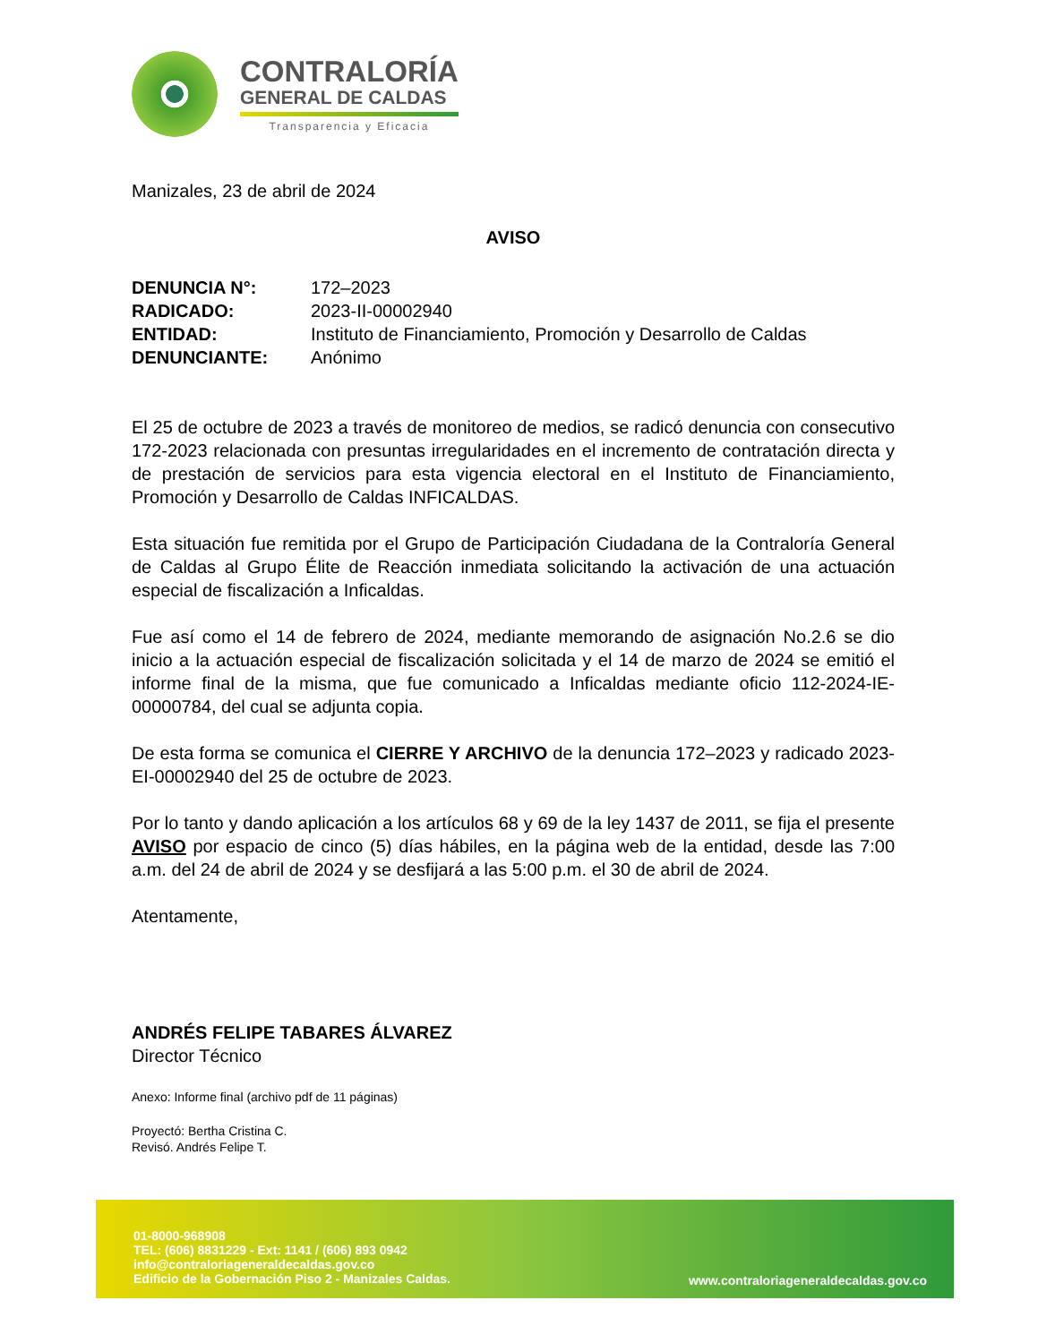CONTRALORÍA
GENERAL DE CALDAS
Transparencia y Eficacia
Manizales, 23 de abril de 2024
AVISO
| DENUNCIA N°: | 172–2023 |
| RADICADO: | 2023-II-00002940 |
| ENTIDAD: | Instituto de Financiamiento, Promoción y Desarrollo de Caldas |
| DENUNCIANTE: | Anónimo |
El 25 de octubre de 2023 a través de monitoreo de medios, se radicó denuncia con consecutivo 172-2023 relacionada con presuntas irregularidades en el incremento de contratación directa y de prestación de servicios para esta vigencia electoral en el Instituto de Financiamiento, Promoción y Desarrollo de Caldas INFICALDAS.
Esta situación fue remitida por el Grupo de Participación Ciudadana de la Contraloría General de Caldas al Grupo Élite de Reacción inmediata solicitando la activación de una actuación especial de fiscalización a Inficaldas.
Fue así como el 14 de febrero de 2024, mediante memorando de asignación No.2.6 se dio inicio a la actuación especial de fiscalización solicitada y el 14 de marzo de 2024 se emitió el informe final de la misma, que fue comunicado a Inficaldas mediante oficio 112-2024-IE-00000784, del cual se adjunta copia.
De esta forma se comunica el CIERRE Y ARCHIVO de la denuncia 172–2023 y radicado 2023-EI-00002940 del 25 de octubre de 2023.
Por lo tanto y dando aplicación a los artículos 68 y 69 de la ley 1437 de 2011, se fija el presente AVISO por espacio de cinco (5) días hábiles, en la página web de la entidad, desde las 7:00 a.m. del 24 de abril de 2024 y se desfijará a las 5:00 p.m. el 30 de abril de 2024.
Atentamente,
ANDRÉS FELIPE TABARES ÁLVAREZ
Director Técnico
Anexo: Informe final (archivo pdf de 11 páginas)
Proyectó: Bertha Cristina C.
Revisó. Andrés Felipe T.
01-8000-968908
TEL: (606) 8831229 - Ext: 1141 / (606) 893 0942
info@contraloriageneraldecaldas.gov.co
Edificio de la Gobernación Piso 2 - Manizales Caldas.
www.contraloriageneraldecaldas.gov.co